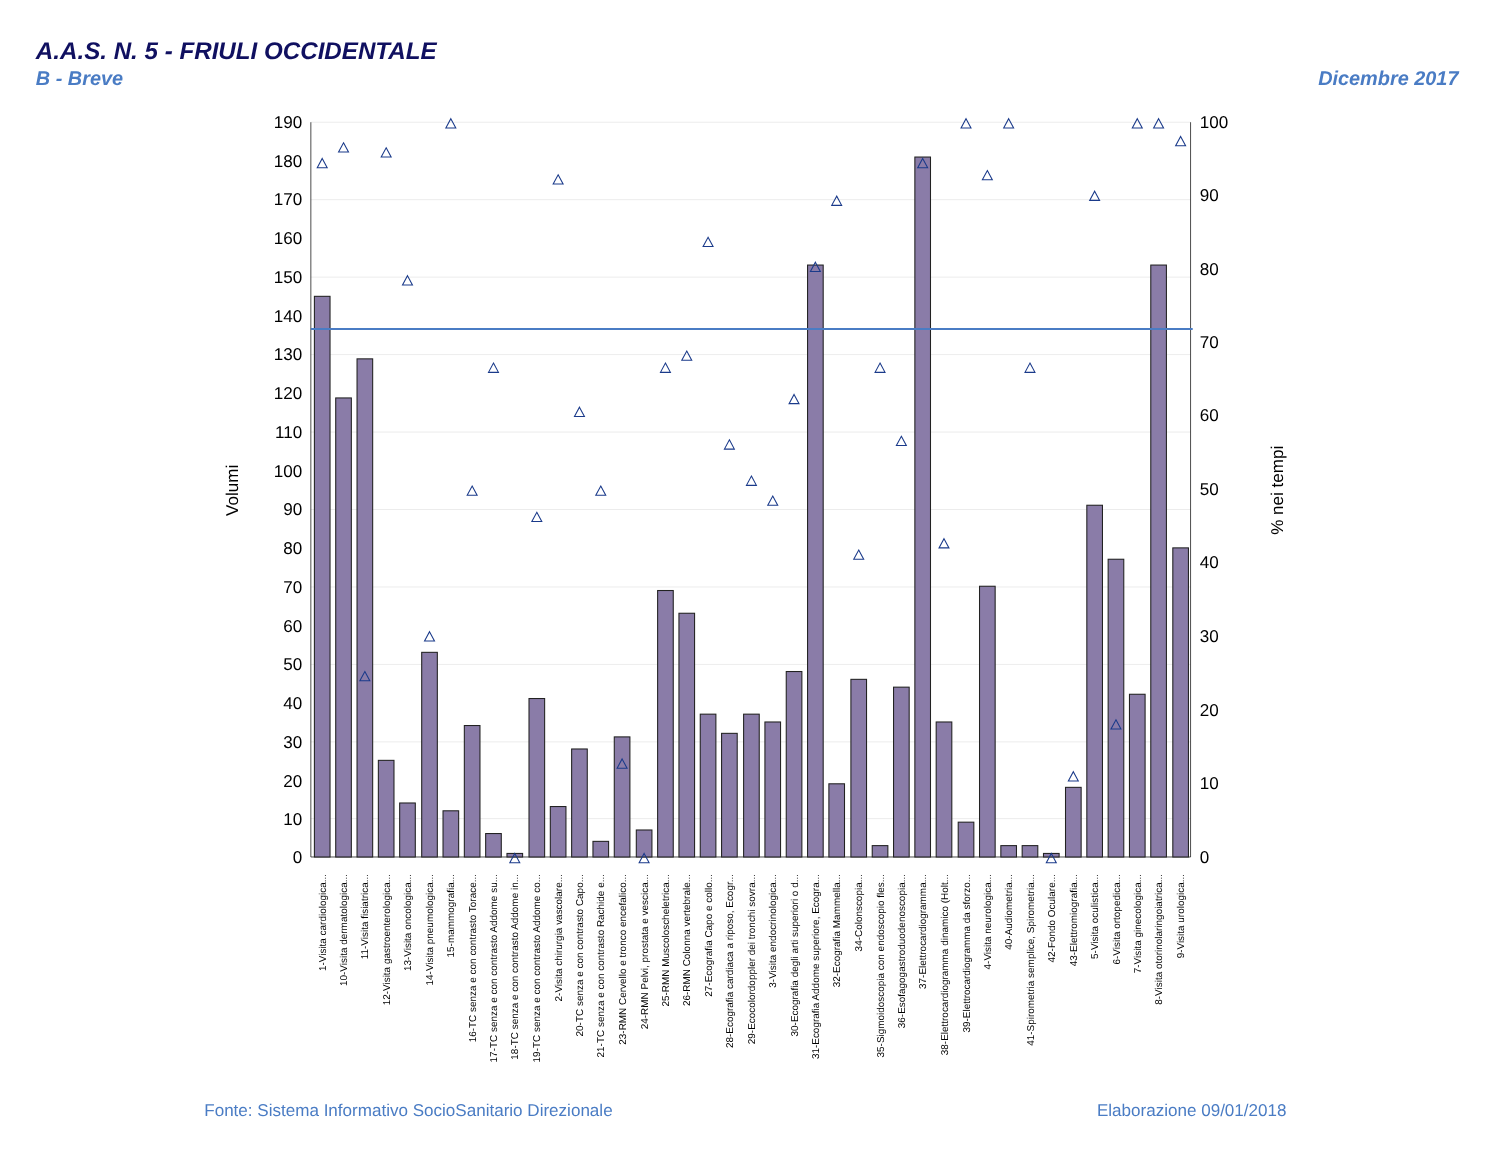A.A.S. N. 5 - FRIULI OCCIDENTALE
B - Breve
Dicembre 2017
Volumi
% nei tempi
190
180
170
160
150
140
130
120
110
100
90
80
70
60
50
40
30
20
10
0
100
90
80
70
60
50
40
30
20
10
0
1-Visita cardiologica...
10-Visita dermatologica...
11-Visita fisiatrica...
12-Visita gastroenterologica...
13-Visita oncologica...
14-Visita pneumologica...
15-mammografia...
16-TC senza e con contrasto Torace...
17-TC senza e con contrasto Addome su...
18-TC senza e con contrasto Addome in...
19-TC senza e con contrasto Addome co...
2-Visita chirurgia vascolare...
20-TC senza e con contrasto Capo...
21-TC senza e con contrasto Rachide e...
23-RMN Cervello e tronco encefalico...
24-RMN Pelvi, prostata e vescica...
25-RMN Muscoloscheletrica...
26-RMN Colonna vertebrale...
27-Ecografia Capo e collo...
28-Ecografia cardiaca a riposo, Ecogr...
29-Ecocolordoppler dei tronchi sovra...
3-Visita endocrinologica...
30-Ecografia degli arti superiori o d...
31-Ecografia Addome superiore, Ecogra...
32-Ecografia Mammella...
34-Colonscopia...
35-Sigmoidoscopia con endoscopio fles...
36-Esofagogastroduodenoscopia...
37-Elettrocardiogramma...
38-Elettrocardiogramma dinamico (Holt...
39-Elettrocardiogramma da sforzo...
4-Visita neurologica...
40-Audiometria...
41-Spirometria semplice, Spirometria...
42-Fondo Oculare...
43-Elettromiografia...
5-Visita oculistica...
6-Visita ortopedica...
7-Visita ginecologica...
8-Visita otorinolaringoiatrica...
9-Visita urologica...
Fonte: Sistema Informativo SocioSanitario Direzionale
Elaborazione 09/01/2018